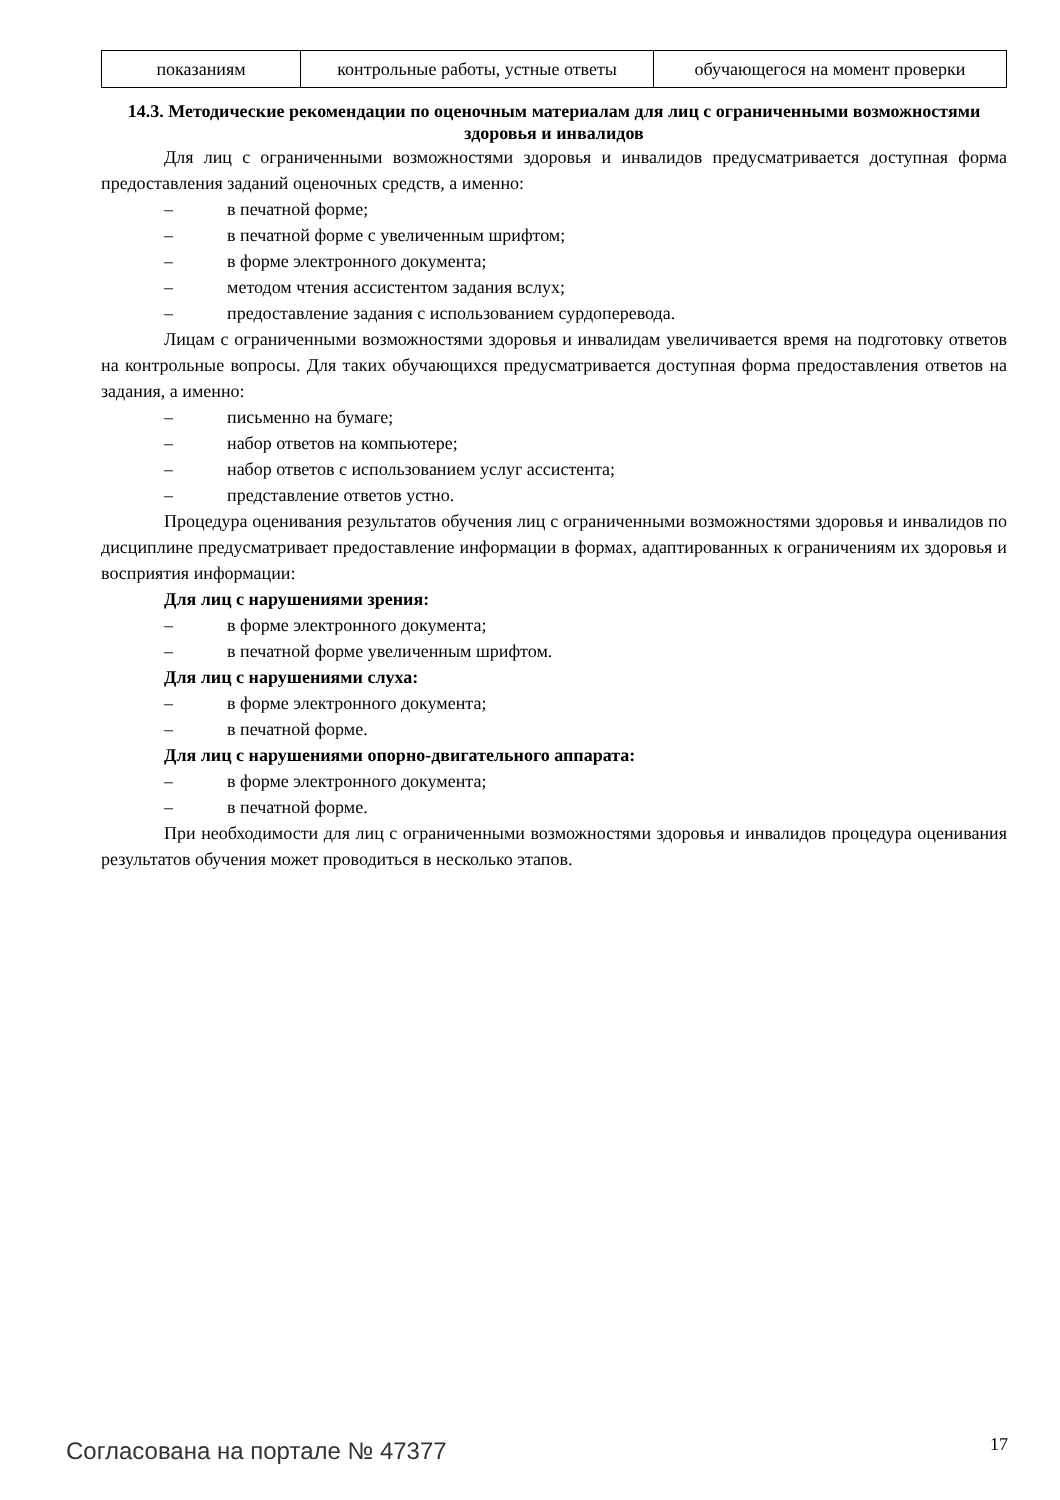| показаниям | контрольные работы, устные ответы | обучающегося на момент проверки |
14.3. Методические рекомендации по оценочным материалам для лиц с ограниченными возможностями здоровья и инвалидов
Для лиц с ограниченными возможностями здоровья и инвалидов предусматривается доступная форма предоставления заданий оценочных средств, а именно:
– в печатной форме;
– в печатной форме с увеличенным шрифтом;
– в форме электронного документа;
– методом чтения ассистентом задания вслух;
– предоставление задания с использованием сурдоперевода.
Лицам с ограниченными возможностями здоровья и инвалидам увеличивается время на подготовку ответов на контрольные вопросы. Для таких обучающихся предусматривается доступная форма предоставления ответов на задания, а именно:
– письменно на бумаге;
– набор ответов на компьютере;
– набор ответов с использованием услуг ассистента;
– представление ответов устно.
Процедура оценивания результатов обучения лиц с ограниченными возможностями здоровья и инвалидов по дисциплине предусматривает предоставление информации в формах, адаптированных к ограничениям их здоровья и восприятия информации:
Для лиц с нарушениями зрения:
– в форме электронного документа;
– в печатной форме увеличенным шрифтом.
Для лиц с нарушениями слуха:
– в форме электронного документа;
– в печатной форме.
Для лиц с нарушениями опорно-двигательного аппарата:
– в форме электронного документа;
– в печатной форме.
При необходимости для лиц с ограниченными возможностями здоровья и инвалидов процедура оценивания результатов обучения может проводиться в несколько этапов.
Согласована на портале № 47377 17